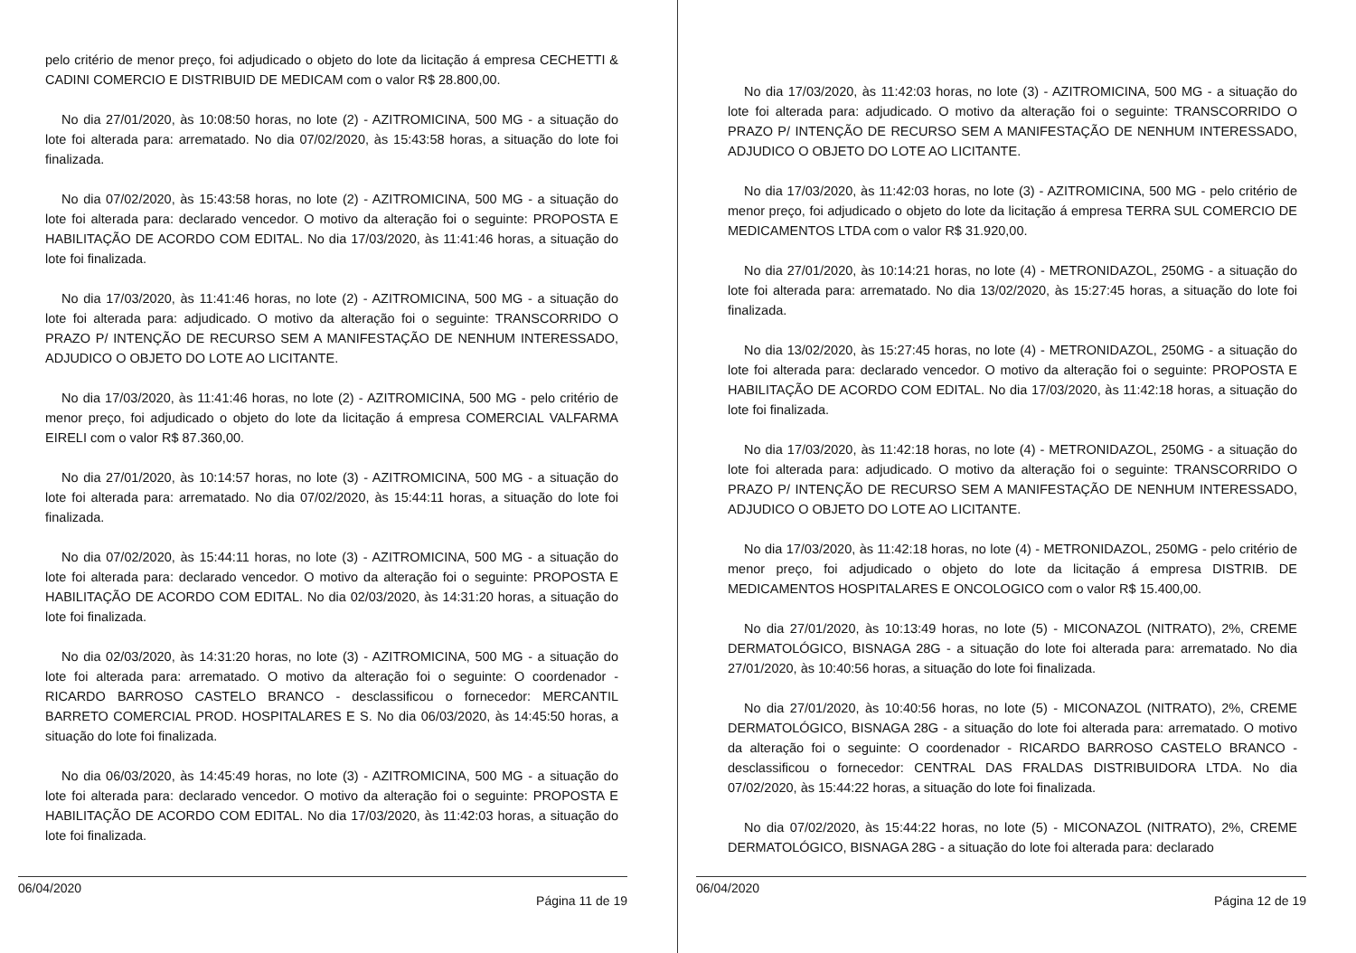pelo critério de menor preço, foi adjudicado o objeto do lote da licitação á empresa CECHETTI & CADINI COMERCIO E DISTRIBUID DE MEDICAM com o valor R$ 28.800,00.
No dia 27/01/2020, às 10:08:50 horas, no lote (2) - AZITROMICINA, 500 MG - a situação do lote foi alterada para: arrematado. No dia 07/02/2020, às 15:43:58 horas, a situação do lote foi finalizada.
No dia 07/02/2020, às 15:43:58 horas, no lote (2) - AZITROMICINA, 500 MG - a situação do lote foi alterada para: declarado vencedor. O motivo da alteração foi o seguinte: PROPOSTA E HABILITAÇÃO DE ACORDO COM EDITAL. No dia 17/03/2020, às 11:41:46 horas, a situação do lote foi finalizada.
No dia 17/03/2020, às 11:41:46 horas, no lote (2) - AZITROMICINA, 500 MG - a situação do lote foi alterada para: adjudicado. O motivo da alteração foi o seguinte: TRANSCORRIDO O PRAZO P/ INTENÇÃO DE RECURSO SEM A MANIFESTAÇÃO DE NENHUM INTERESSADO, ADJUDICO O OBJETO DO LOTE AO LICITANTE.
No dia 17/03/2020, às 11:41:46 horas, no lote (2) - AZITROMICINA, 500 MG - pelo critério de menor preço, foi adjudicado o objeto do lote da licitação á empresa COMERCIAL VALFARMA EIRELI com o valor R$ 87.360,00.
No dia 27/01/2020, às 10:14:57 horas, no lote (3) - AZITROMICINA, 500 MG - a situação do lote foi alterada para: arrematado. No dia 07/02/2020, às 15:44:11 horas, a situação do lote foi finalizada.
No dia 07/02/2020, às 15:44:11 horas, no lote (3) - AZITROMICINA, 500 MG - a situação do lote foi alterada para: declarado vencedor. O motivo da alteração foi o seguinte: PROPOSTA E HABILITAÇÃO DE ACORDO COM EDITAL. No dia 02/03/2020, às 14:31:20 horas, a situação do lote foi finalizada.
No dia 02/03/2020, às 14:31:20 horas, no lote (3) - AZITROMICINA, 500 MG - a situação do lote foi alterada para: arrematado. O motivo da alteração foi o seguinte: O coordenador - RICARDO BARROSO CASTELO BRANCO - desclassificou o fornecedor: MERCANTIL BARRETO COMERCIAL PROD. HOSPITALARES E S. No dia 06/03/2020, às 14:45:50 horas, a situação do lote foi finalizada.
No dia 06/03/2020, às 14:45:49 horas, no lote (3) - AZITROMICINA, 500 MG - a situação do lote foi alterada para: declarado vencedor. O motivo da alteração foi o seguinte: PROPOSTA E HABILITAÇÃO DE ACORDO COM EDITAL. No dia 17/03/2020, às 11:42:03 horas, a situação do lote foi finalizada.
06/04/2020 Página 11 de 19
No dia 17/03/2020, às 11:42:03 horas, no lote (3) - AZITROMICINA, 500 MG - a situação do lote foi alterada para: adjudicado. O motivo da alteração foi o seguinte: TRANSCORRIDO O PRAZO P/ INTENÇÃO DE RECURSO SEM A MANIFESTAÇÃO DE NENHUM INTERESSADO, ADJUDICO O OBJETO DO LOTE AO LICITANTE.
No dia 17/03/2020, às 11:42:03 horas, no lote (3) - AZITROMICINA, 500 MG - pelo critério de menor preço, foi adjudicado o objeto do lote da licitação á empresa TERRA SUL COMERCIO DE MEDICAMENTOS LTDA com o valor R$ 31.920,00.
No dia 27/01/2020, às 10:14:21 horas, no lote (4) - METRONIDAZOL, 250MG - a situação do lote foi alterada para: arrematado. No dia 13/02/2020, às 15:27:45 horas, a situação do lote foi finalizada.
No dia 13/02/2020, às 15:27:45 horas, no lote (4) - METRONIDAZOL, 250MG - a situação do lote foi alterada para: declarado vencedor. O motivo da alteração foi o seguinte: PROPOSTA E HABILITAÇÃO DE ACORDO COM EDITAL. No dia 17/03/2020, às 11:42:18 horas, a situação do lote foi finalizada.
No dia 17/03/2020, às 11:42:18 horas, no lote (4) - METRONIDAZOL, 250MG - a situação do lote foi alterada para: adjudicado. O motivo da alteração foi o seguinte: TRANSCORRIDO O PRAZO P/ INTENÇÃO DE RECURSO SEM A MANIFESTAÇÃO DE NENHUM INTERESSADO, ADJUDICO O OBJETO DO LOTE AO LICITANTE.
No dia 17/03/2020, às 11:42:18 horas, no lote (4) - METRONIDAZOL, 250MG - pelo critério de menor preço, foi adjudicado o objeto do lote da licitação á empresa DISTRIB. DE MEDICAMENTOS HOSPITALARES E ONCOLOGICO com o valor R$ 15.400,00.
No dia 27/01/2020, às 10:13:49 horas, no lote (5) - MICONAZOL (NITRATO), 2%, CREME DERMATOLÓGICO, BISNAGA 28G - a situação do lote foi alterada para: arrematado. No dia 27/01/2020, às 10:40:56 horas, a situação do lote foi finalizada.
No dia 27/01/2020, às 10:40:56 horas, no lote (5) - MICONAZOL (NITRATO), 2%, CREME DERMATOLÓGICO, BISNAGA 28G - a situação do lote foi alterada para: arrematado. O motivo da alteração foi o seguinte: O coordenador - RICARDO BARROSO CASTELO BRANCO - desclassificou o fornecedor: CENTRAL DAS FRALDAS DISTRIBUIDORA LTDA. No dia 07/02/2020, às 15:44:22 horas, a situação do lote foi finalizada.
No dia 07/02/2020, às 15:44:22 horas, no lote (5) - MICONAZOL (NITRATO), 2%, CREME DERMATOLÓGICO, BISNAGA 28G - a situação do lote foi alterada para: declarado
06/04/2020 Página 12 de 19